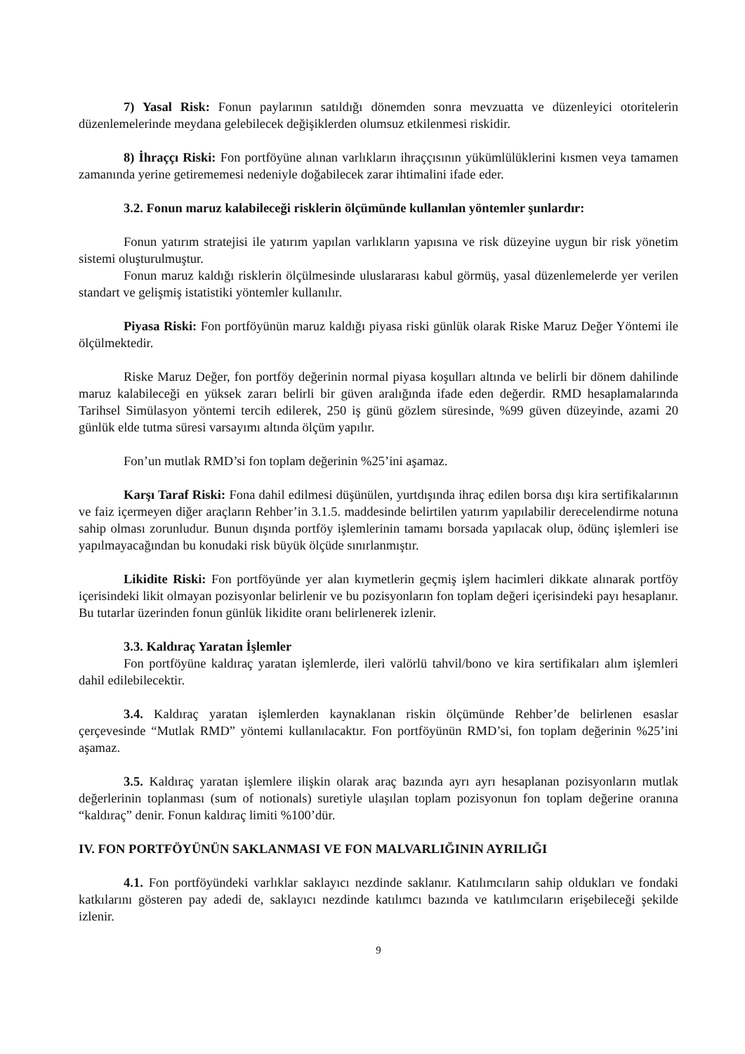7) Yasal Risk: Fonun paylarının satıldığı dönemden sonra mevzuatta ve düzenleyici otoritelerin düzenlemelerinde meydana gelebilecek değişiklerden olumsuz etkilenmesi riskidir.
8) İhraççı Riski: Fon portföyüne alınan varlıkların ihraççısının yükümlülüklerini kısmen veya tamamen zamanında yerine getirememesi nedeniyle doğabilecek zarar ihtimalini ifade eder.
3.2. Fonun maruz kalabileceği risklerin ölçümünde kullanılan yöntemler şunlardır:
Fonun yatırım stratejisi ile yatırım yapılan varlıkların yapısına ve risk düzeyine uygun bir risk yönetim sistemi oluşturulmuştur.
Fonun maruz kaldığı risklerin ölçülmesinde uluslararası kabul görmüş, yasal düzenlemelerde yer verilen standart ve gelişmiş istatistiki yöntemler kullanılır.
Piyasa Riski: Fon portföyünün maruz kaldığı piyasa riski günlük olarak Riske Maruz Değer Yöntemi ile ölçülmektedir.
Riske Maruz Değer, fon portföy değerinin normal piyasa koşulları altında ve belirli bir dönem dahilinde maruz kalabileceği en yüksek zararı belirli bir güven aralığında ifade eden değerdir. RMD hesaplamalarında Tarihsel Simülasyon yöntemi tercih edilerek, 250 iş günü gözlem süresinde, %99 güven düzeyinde, azami 20 günlük elde tutma süresi varsayımı altında ölçüm yapılır.
Fon’un mutlak RMD’si fon toplam değerinin %25’ini aşamaz.
Karşı Taraf Riski: Fona dahil edilmesi düşünülen, yurtdışında ihraç edilen borsa dışı kira sertifikalarının ve faiz içermeyen diğer araçların Rehber’in 3.1.5. maddesinde belirtilen yatırım yapılabilir derecelendirme notuna sahip olması zorunludur. Bunun dışında portföy işlemlerinin tamamı borsada yapılacak olup, ödünç işlemleri ise yapılmayacağından bu konudaki risk büyük ölçüde sınırlanmıştır.
Likidite Riski: Fon portföyünde yer alan kıymetlerin geçmiş işlem hacimleri dikkate alınarak portföy içerisindeki likit olmayan pozisyonlar belirlenir ve bu pozisyonların fon toplam değeri içerisindeki payı hesaplanır. Bu tutarlar üzerinden fonun günlük likidite oranı belirlenerek izlenir.
3.3. Kaldıraç Yaratan İşlemler
Fon portföyüne kaldıraç yaratan işlemlerde, ileri valörlü tahvil/bono ve kira sertifikaları alım işlemleri dahil edilebilecektir.
3.4. Kaldıraç yaratan işlemlerden kaynaklanan riskin ölçümünde Rehber’de belirlenen esaslar çerçevesinde “Mutlak RMD” yöntemi kullanılacaktır. Fon portföyünün RMD’si, fon toplam değerinin %25’ini aşamaz.
3.5. Kaldıraç yaratan işlemlere ilişkin olarak araç bazında ayrı ayrı hesaplanan pozisyonların mutlak değerlerinin toplanması (sum of notionals) suretiyle ulaşılan toplam pozisyonun fon toplam değerine oranına “kaldıraç” denir. Fonun kaldıraç limiti %100’dür.
IV. FON PORTFÖYÜNÜN SAKLANMASI VE FON MALVARLIĞININ AYRILIĞI
4.1. Fon portföyündeki varlıklar saklayıcı nezdinde saklanır. Katılımcıların sahip oldukları ve fondaki katkılarını gösteren pay adedi de, saklayıcı nezdinde katılımcı bazında ve katılımcıların erişebileceği şekilde izlenir.
9